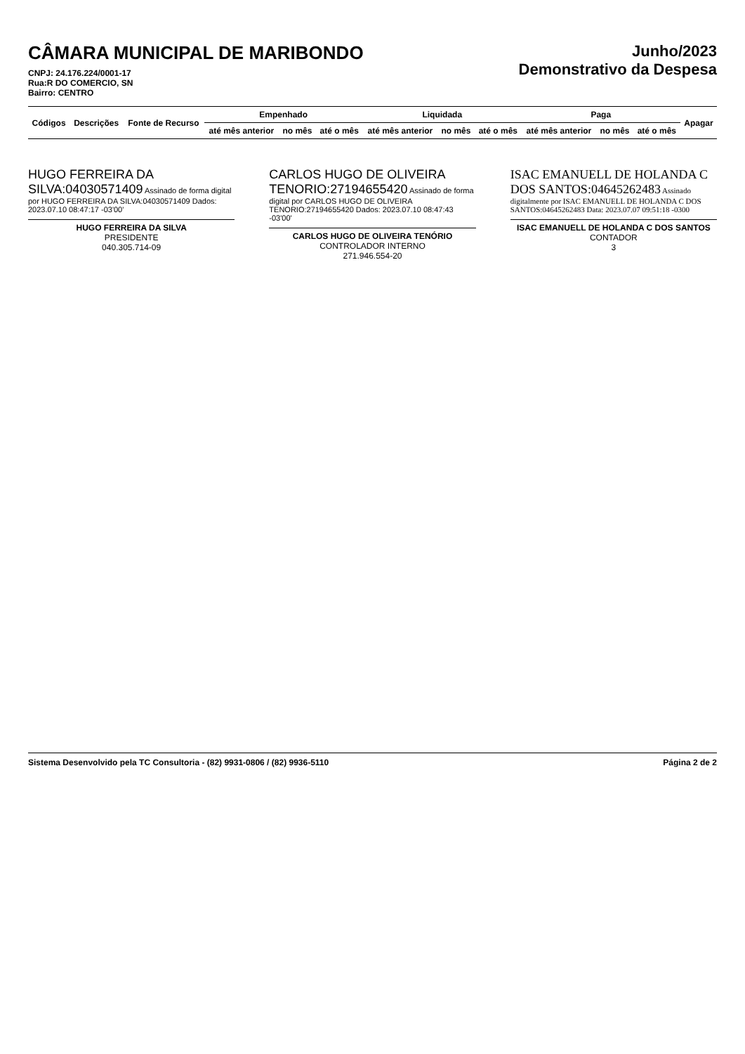CÂMARA MUNICIPAL DE MARIBONDO
CNPJ: 24.176.224/0001-17
Rua:R DO COMERCIO, SN
Bairro: CENTRO
Junho/2023
Demonstrativo da Despesa
| Códigos | Descrições | Fonte de Recurso | Empenhado | | | Liquidada | | | Paga | | | Apagar |
| --- | --- | --- | --- | --- | --- | --- | --- | --- | --- | --- | --- | --- |
| | | | até mês anterior | no mês | até o mês | até mês anterior | no mês | até o mês | até mês anterior | no mês | até o mês | |
HUGO FERREIRA DA SILVA:04030571409 Assinado de forma digital por HUGO FERREIRA DA SILVA:04030571409 Dados: 2023.07.10 08:47:17 -03'00'
HUGO FERREIRA DA SILVA
PRESIDENTE
040.305.714-09
CARLOS HUGO DE OLIVEIRA TENORIO:27194655420 Assinado de forma digital por CARLOS HUGO DE OLIVEIRA TENORIO:27194655420 Dados: 2023.07.10 08:47:43 -03'00'
CARLOS HUGO DE OLIVEIRA TENÓRIO
CONTROLADOR INTERNO
271.946.554-20
ISAC EMANUELL DE HOLANDA C DOS SANTOS:04645262483 Assinado digitalmente por ISAC EMANUELL DE HOLANDA C DOS SANTOS:04645262483 Data: 2023.07.07 09:51:18 -0300
ISAC EMANUELL DE HOLANDA C DOS SANTOS
CONTADOR
3
Sistema Desenvolvido pela TC Consultoria - (82) 9931-0806 / (82) 9936-5110 Página 2 de 2